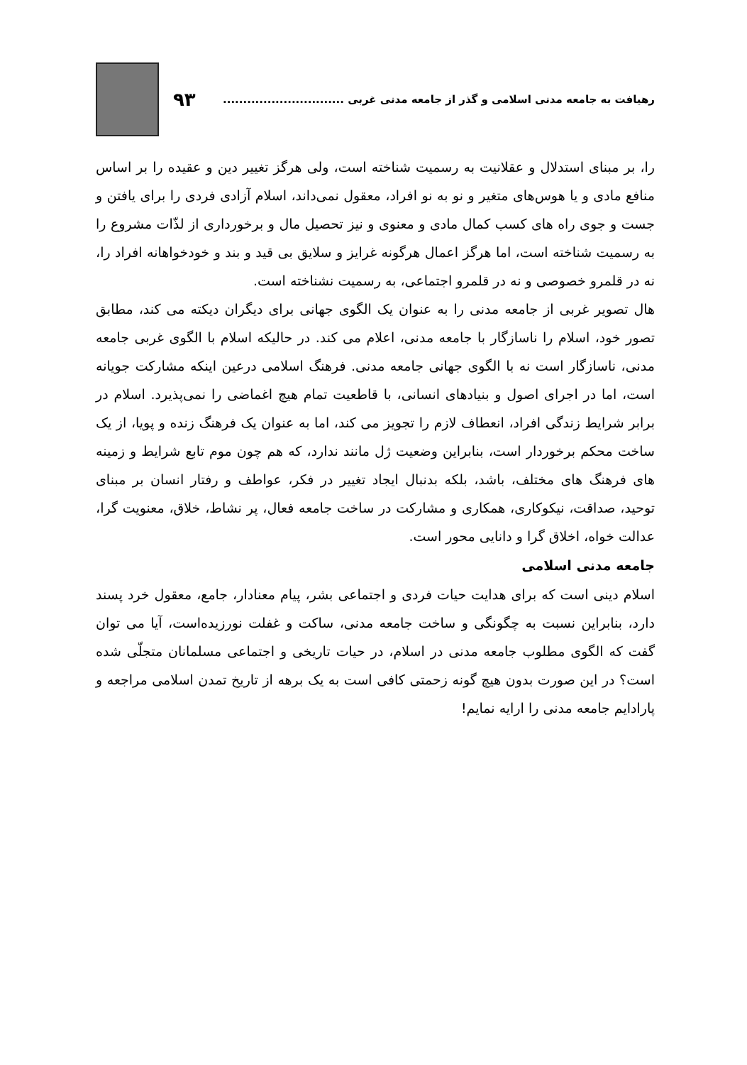رهیافت به جامعه مدنی اسلامی و گذر از جامعه مدنی غربی ..............................
۹۳
را، بر مبنای استدلال و عقلانیت به رسمیت شناخته است، ولی هرگز تغییر دین و عقیده را بر اساس منافع مادی و یا هوس‌های متغیر و نو به نو افراد، معقول نمی‌داند، اسلام آزادی فردی را برای یافتن و جست و جوی راه های کسب کمال مادی و معنوی و نیز تحصیل مال و برخورداری از لذّات مشروع را به رسمیت شناخته است، اما هرگز اعمال هرگونه غرایز و سلایق بی قید و بند و خودخواهانه افراد را، نه در قلمرو خصوصی و نه در قلمرو اجتماعی، به رسمیت نشناخته است.
هال تصویر غربی از جامعه مدنی را به عنوان یک الگوی جهانی برای دیگران دیکته می کند، مطابق تصور خود، اسلام را ناسازگار با جامعه مدنی، اعلام می کند. در حالیکه اسلام با الگوی غربی جامعه مدنی، ناسازگار است نه با الگوی جهانی جامعه مدنی. فرهنگ اسلامی درعین اینکه مشارکت جویانه است، اما در اجرای اصول و بنیادهای انسانی، با قاطعیت تمام هیچ اغماضی را نمی‌پذیرد. اسلام در برابر شرایط زندگی افراد، انعطاف لازم را تجویز می کند، اما به عنوان یک فرهنگ زنده و پویا، از یک ساخت محکم برخوردار است، بنابراین وضعیت ژل مانند ندارد، که هم چون موم تابع شرایط و زمینه های فرهنگ های مختلف، باشد، بلکه بدنبال ایجاد تغییر در فکر، عواطف و رفتار انسان بر مبنای توحید، صداقت، نیکوکاری، همکاری و مشارکت در ساخت جامعه فعال، پر نشاط، خلاق، معنویت گرا، عدالت خواه، اخلاق گرا و دانایی محور است.
جامعه مدنی اسلامی
اسلام دینی است که برای هدایت حیات فردی و اجتماعی بشر، پیام معنادار، جامع، معقول خرد پسند دارد، بنابراین نسبت به چگونگی و ساخت جامعه مدنی، ساکت و غفلت نورزیده‌است، آیا می توان گفت که الگوی مطلوب جامعه مدنی در اسلام، در حیات تاریخی و اجتماعی مسلمانان متجلّی شده است؟ در این صورت بدون هیچ گونه زحمتی کافی است به یک برهه از تاریخ تمدن اسلامی مراجعه و پارادایم جامعه مدنی را ارایه نمایم!